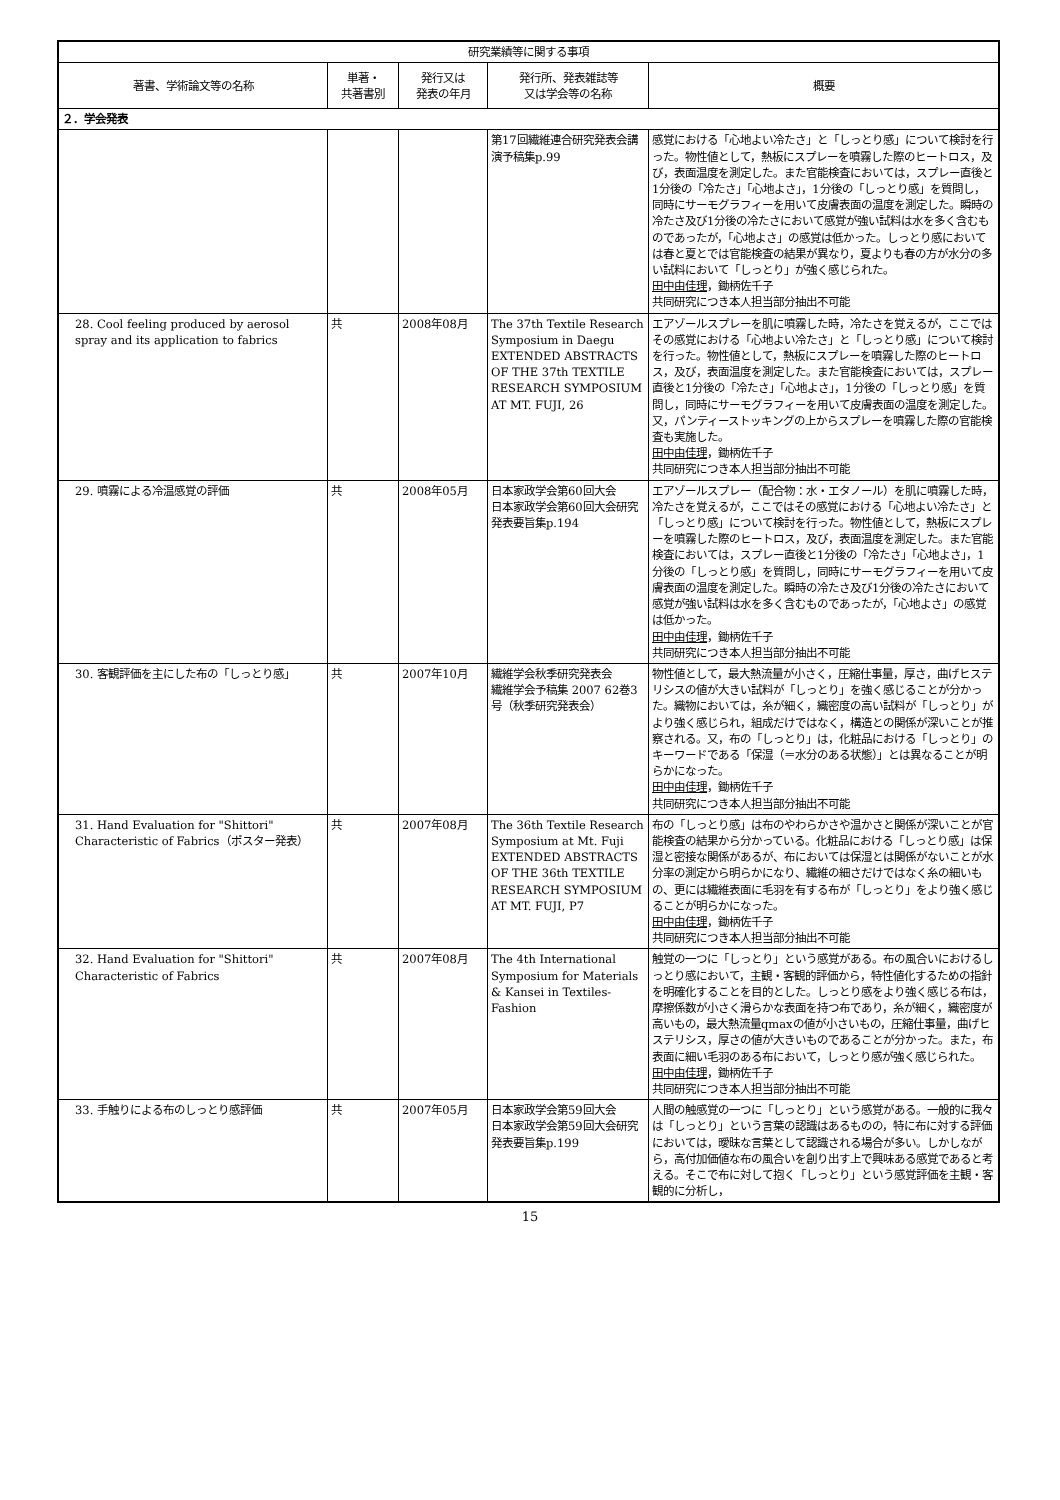| 研究業績等に関する事項 | | | | |
| --- | --- | --- | --- | --- |
| 著書、学術論文等の名称 | 単著・ 共著書別 | 発行又は 発表の年月 | 発行所、発表雑誌等 又は学会等の名称 | 概要 |
| ２．学会発表 | | | | |
| | | | 第17回繊維連合研究発表会講演予稿集p.99 | 感覚における「心地よい冷たさ」と「しっとり感」について検討を行った。物性値として，熱板にスプレーを噴霧した際のヒートロス，及び，表面温度を測定した。また官能検査においては，スプレー直後と1分後の「冷たさ」「心地よさ」，1分後の「しっとり感」を質問し，同時にサーモグラフィーを用いて皮膚表面の温度を測定した。瞬時の冷たさ及び1分後の冷たさにおいて感覚が強い試料は水を多く含むものであったが，「心地よさ」の感覚は低かった。しっとり感においては春と夏とでは官能検査の結果が異なり，夏よりも春の方が水分の多い試料において「しっとり」が強く感じられた。 田中由佳理 ，鋤柄佐千子 共同研究につき本人担当部分抽出不可能 |
| 28. Cool feeling produced by aerosol spray and its application to fabrics | 共 | 2008年08月 | The 37th Textile Research Symposium in Daegu EXTENDED ABSTRACTS OF THE 37th TEXTILE RESEARCH SYMPOSIUM AT MT. FUJI, 26 | エアゾールスプレーを肌に噴霧した時，冷たさを覚えるが，ここではその感覚における「心地よい冷たさ」と「しっとり感」について検討を行った。物性値として，熱板にスプレーを噴霧した際のヒートロス，及び，表面温度を測定した。また官能検査においては，スプレー直後と1分後の「冷たさ」「心地よさ」，1分後の「しっとり感」を質問し，同時にサーモグラフィーを用いて皮膚表面の温度を測定した。又，パンティーストッキングの上からスプレーを噴霧した際の官能検査も実施した。 田中由佳理 ，鋤柄佐千子 共同研究につき本人担当部分抽出不可能 |
| 29. 噴霧による冷温感覚の評価 | 共 | 2008年05月 | 日本家政学会第60回大会 日本家政学会第60回大会研究発表要旨集p.194 | エアゾールスプレー（配合物：水・エタノール）を肌に噴霧した時，冷たさを覚えるが，ここではその感覚における「心地よい冷たさ」と「しっとり感」について検討を行った。物性値として，熱板にスプレーを噴霧した際のヒートロス，及び，表面温度を測定した。また官能検査においては，スプレー直後と1分後の「冷たさ」「心地よさ」，1分後の「しっとり感」を質問し，同時にサーモグラフィーを用いて皮膚表面の温度を測定した。瞬時の冷たさ及び1分後の冷たさにおいて感覚が強い試料は水を多く含むものであったが，「心地よさ」の感覚は低かった。 田中由佳理 ，鋤柄佐千子 共同研究につき本人担当部分抽出不可能 |
| 30. 客観評価を主にした布の「しっとり感」 | 共 | 2007年10月 | 繊維学会秋季研究発表会 繊維学会予稿集 2007 62巻3号（秋季研究発表会） | 物性値として，最大熱流量が小さく，圧縮仕事量，厚さ，曲げヒステリシスの値が大きい試料が「しっとり」を強く感じることが分かった。織物においては，糸が細く，織密度の高い試料が「しっとり」がより強く感じられ，組成だけではなく，構造との関係が深いことが推察される。又，布の「しっとり」は，化粧品における「しっとり」のキーワードである「保湿（＝水分のある状態）」とは異なることが明らかになった。 田中由佳理 ，鋤柄佐千子 共同研究につき本人担当部分抽出不可能 |
| 31. Hand Evaluation for "Shittori" Characteristic of Fabrics（ポスター発表） | 共 | 2007年08月 | The 36th Textile Research Symposium at Mt. Fuji EXTENDED ABSTRACTS OF THE 36th TEXTILE RESEARCH SYMPOSIUM AT MT. FUJI, P7 | 布の「しっとり感」は布のやわらかさや温かさと関係が深いことが官能検査の結果から分かっている。化粧品における「しっとり感」は保湿と密接な関係があるが、布においては保湿とは関係がないことが水分率の測定から明らかになり、繊維の細さだけではなく糸の細いもの、更には繊維表面に毛羽を有する布が「しっとり」をより強く感じることが明らかになった。 田中由佳理 ，鋤柄佐千子 共同研究につき本人担当部分抽出不可能 |
| 32. Hand Evaluation for "Shittori" Characteristic of Fabrics | 共 | 2007年08月 | The 4th International Symposium for Materials & Kansei in Textiles-Fashion | 触覚の一つに「しっとり」という感覚がある。布の風合いにおけるしっとり感において，主観・客観的評価から，特性値化するための指針を明確化することを目的とした。しっとり感をより強く感じる布は，摩擦係数が小さく滑らかな表面を持つ布であり，糸が細く，織密度が高いもの，最大熱流量qmaxの値が小さいもの，圧縮仕事量，曲げヒステリシス，厚さの値が大きいものであることが分かった。また，布表面に細い毛羽のある布において，しっとり感が強く感じられた。 田中由佳理 ，鋤柄佐千子 共同研究につき本人担当部分抽出不可能 |
| 33. 手触りによる布のしっとり感評価 | 共 | 2007年05月 | 日本家政学会第59回大会 日本家政学会第59回大会研究発表要旨集p.199 | 人間の触感覚の一つに「しっとり」という感覚がある。一般的に我々は「しっとり」という言葉の認識はあるものの，特に布に対する評価においては，曖昧な言葉として認識される場合が多い。しかしながら，高付加価値な布の風合いを創り出す上で興味ある感覚であると考える。そこで布に対して抱く「しっとり」という感覚評価を主観・客観的に分析し， |
15